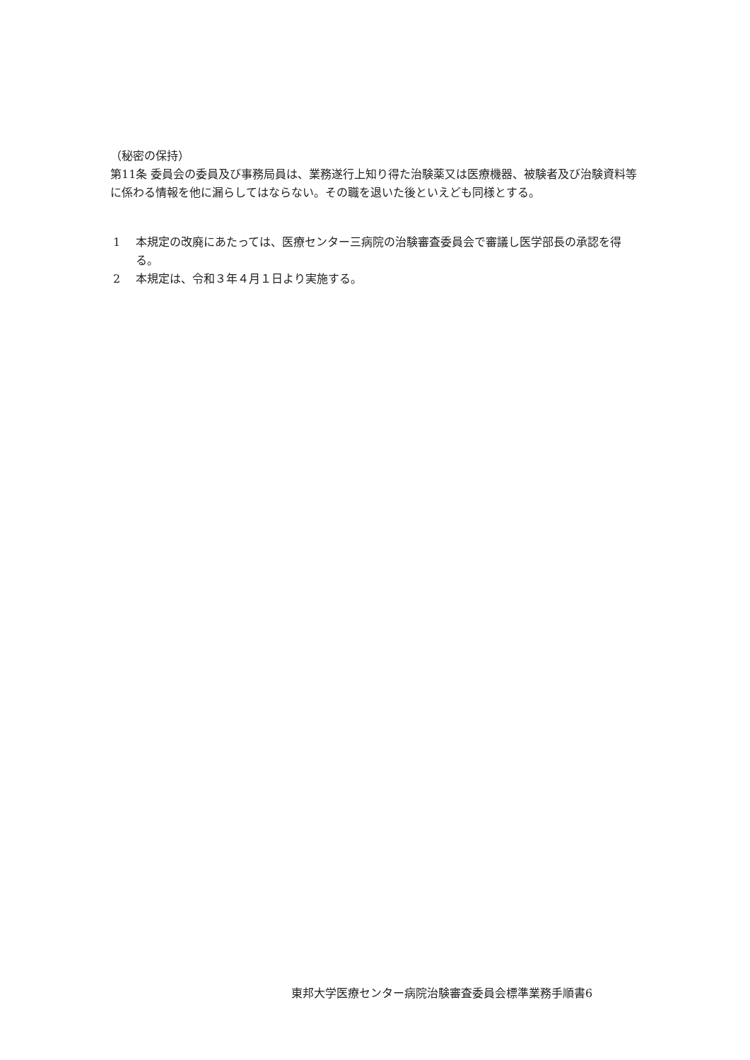（秘密の保持）
第11条 委員会の委員及び事務局員は、業務遂行上知り得た治験薬又は医療機器、被験者及び治験資料等に係わる情報を他に漏らしてはならない。その職を退いた後といえども同様とする。
1 本規定の改廃にあたっては、医療センター三病院の治験審査委員会で審議し医学部長の承認を得る。
2 本規定は、令和３年４月１日より実施する。
東邦大学医療センター病院治験審査委員会標準業務手順書6